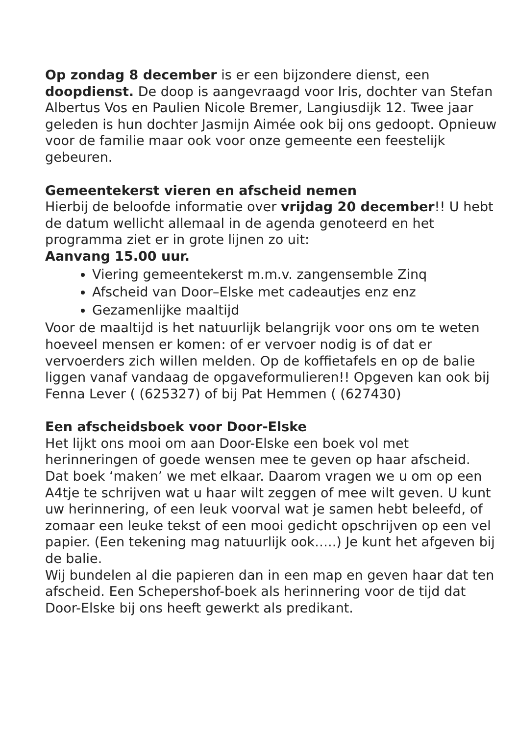Op zondag 8 december is er een bijzondere dienst, een doopdienst. De doop is aangevraagd voor Iris, dochter van Stefan Albertus Vos en Paulien Nicole Bremer, Langiusdijk 12. Twee jaar geleden is hun dochter Jasmijn Aimée ook bij ons gedoopt. Opnieuw voor de familie maar ook voor onze gemeente een feestelijk gebeuren.
Gemeentekerst vieren en afscheid nemen
Hierbij de beloofde informatie over vrijdag 20 december!! U hebt de datum wellicht allemaal in de agenda genoteerd en het programma ziet er in grote lijnen zo uit:
Aanvang 15.00 uur.
Viering gemeentekerst m.m.v. zangensemble Zinq
Afscheid van Door–Elske met cadeautjes enz enz
Gezamenlijke maaltijd
Voor de maaltijd is het natuurlijk belangrijk voor ons om te weten hoeveel mensen er komen: of er vervoer nodig is of dat er vervoerders zich willen melden. Op de koffietafels en op de balie liggen vanaf vandaag de opgaveformulieren!! Opgeven kan ook bij Fenna Lever ( (625327) of bij Pat Hemmen ( (627430)
Een afscheidsboek voor Door-Elske
Het lijkt ons mooi om aan Door-Elske een boek vol met herinneringen of goede wensen mee te geven op haar afscheid.
Dat boek ‘maken’ we met elkaar. Daarom vragen we u om op een A4tje te schrijven wat u haar wilt zeggen of mee wilt geven. U kunt uw herinnering, of een leuk voorval wat je samen hebt beleefd, of zomaar een leuke tekst of een mooi gedicht opschrijven op een vel papier. (Een tekening mag natuurlijk ook…..) Je kunt het afgeven bij de balie.
Wij bundelen al die papieren dan in een map en geven haar dat ten afscheid. Een Schepershof-boek als herinnering voor de tijd dat Door-Elske bij ons heeft gewerkt als predikant.